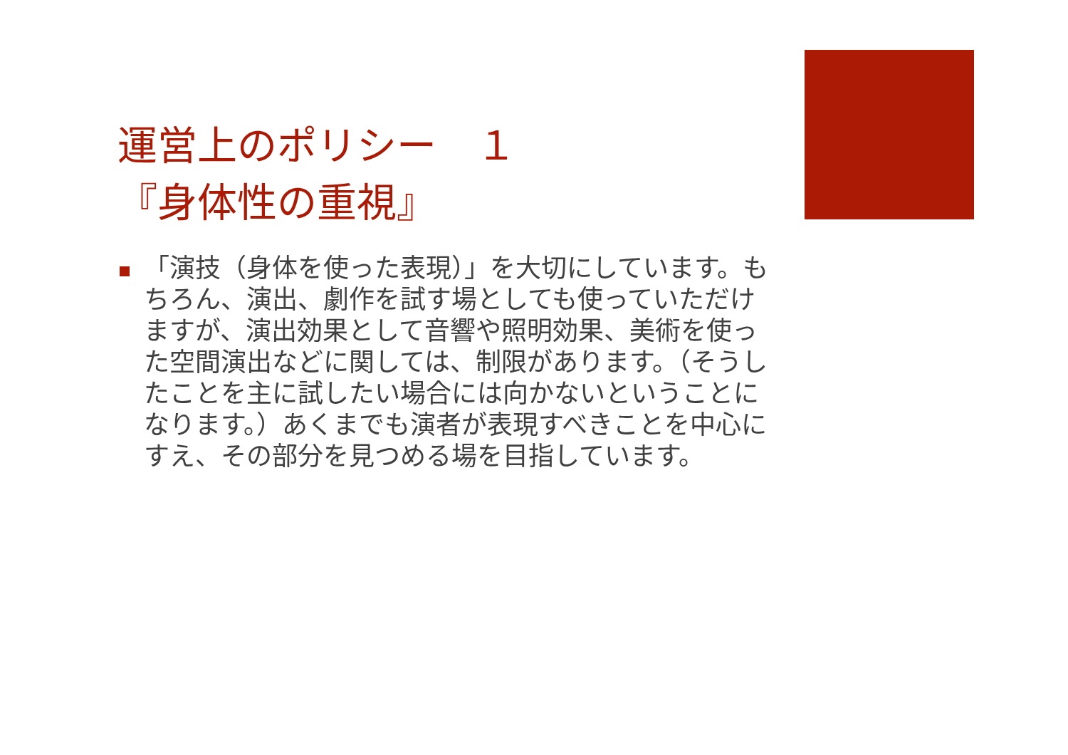運営上のポリシー　１
『身体性の重視』
「演技（身体を使った表現）」を大切にしています。もちろん、演出、劇作を試す場としても使っていただけますが、演出効果として音響や照明効果、美術を使った空間演出などに関しては、制限があります。（そうしたことを主に試したい場合には向かないということになります。）あくまでも演者が表現すべきことを中心にすえ、その部分を見つめる場を目指しています。